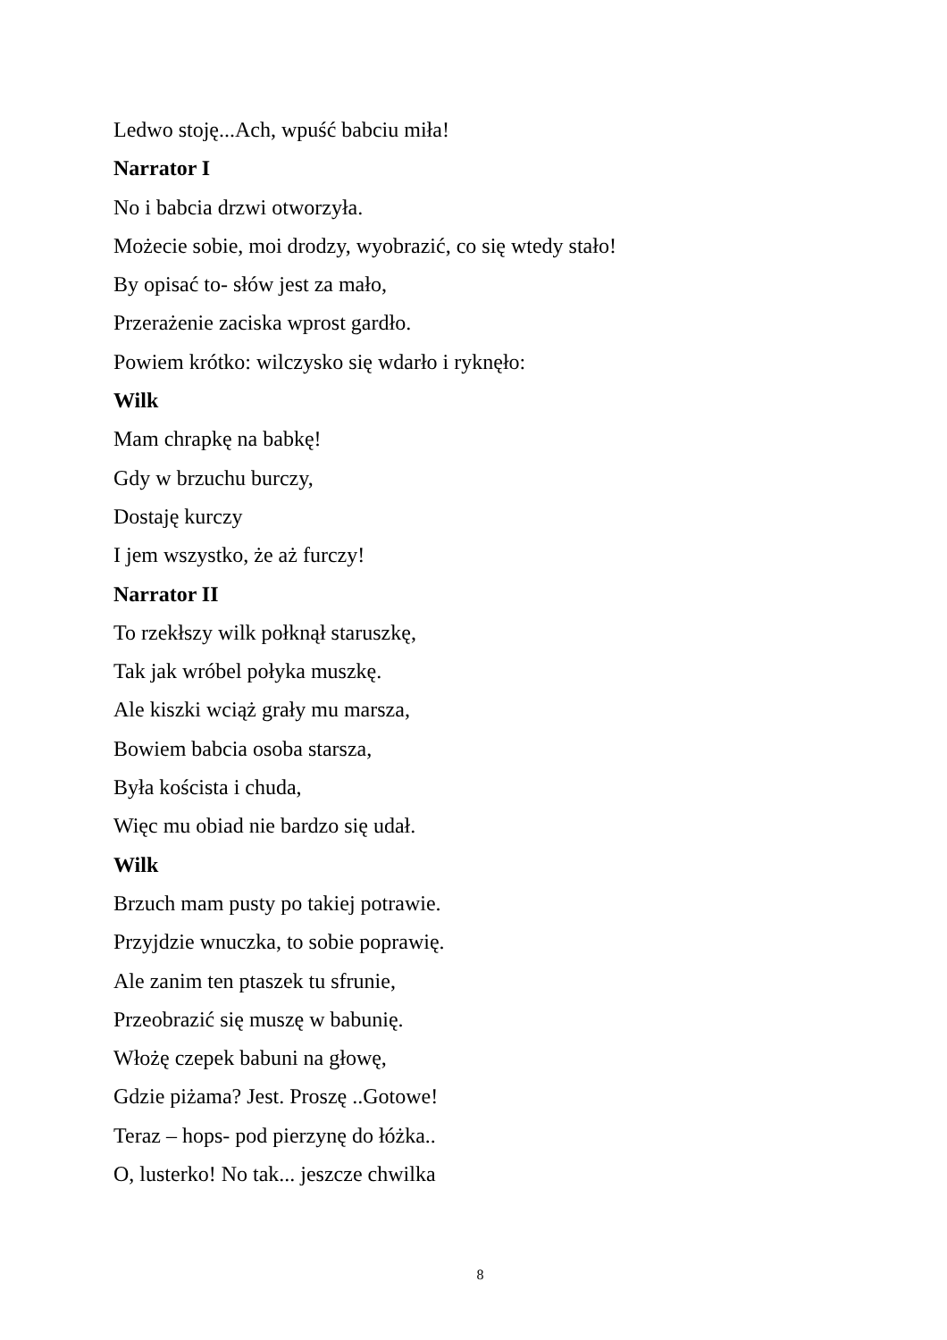Ledwo stoję...Ach, wpuść babciu miła!
Narrator I
No i babcia drzwi otworzyła.
Możecie sobie, moi drodzy, wyobrazić, co się wtedy stało!
By opisać to- słów jest za mało,
Przerażenie zaciska wprost gardło.
Powiem krótko: wilczysko się wdarło i ryknęło:
Wilk
Mam chrapkę na babkę!
Gdy w brzuchu burczy,
Dostaję kurczy
I jem wszystko, że aż furczy!
Narrator II
To rzekłszy wilk połknął staruszkę,
Tak jak wróbel połyka muszkę.
Ale kiszki wciąż grały mu marsza,
Bowiem babcia osoba starsza,
Była koścista i chuda,
Więc mu obiad nie bardzo się udał.
Wilk
Brzuch mam pusty po takiej potrawie.
Przyjdzie wnuczka, to sobie poprawię.
Ale zanim ten ptaszek tu sfrunie,
Przeobrazić się muszę w babunię.
Włożę czepek babuni na głowę,
Gdzie piżama? Jest. Proszę ..Gotowe!
Teraz – hops- pod pierzynę do łóżka..
O, lusterko! No tak... jeszcze chwilka
8